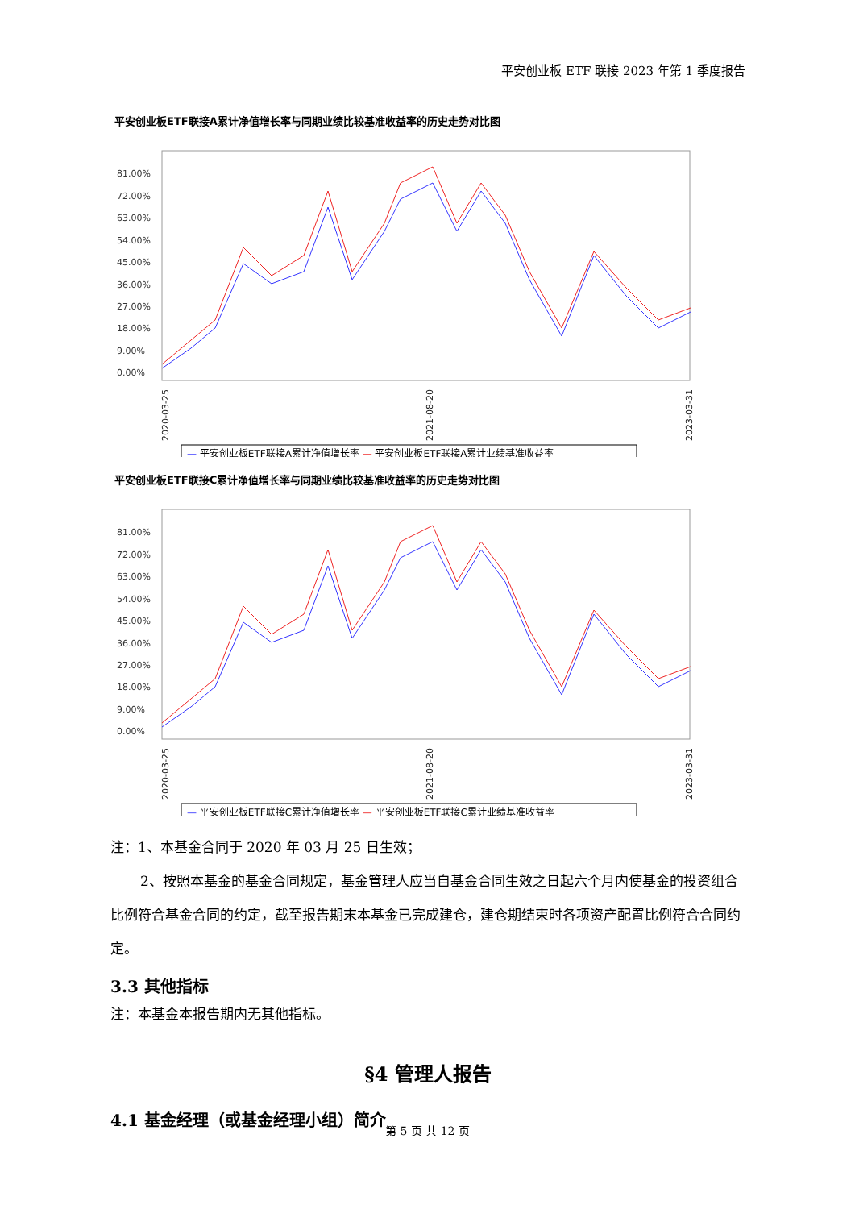平安创业板 ETF 联接 2023 年第 1 季度报告
平安创业板ETF联接A累计净值增长率与同期业绩比较基准收益率的历史走势对比图
81.00%
72.00%
63.00%
54.00%
45.00%
36.00%
27.00%
18.00%
9.00%
0.00%
2020-03-25
2021-08-20
2023-03-31
— 平安创业板ETF联接A累计净值增长率 — 平安创业板ETF联接A累计业绩基准收益率
平安创业板ETF联接C累计净值增长率与同期业绩比较基准收益率的历史走势对比图
81.00%
72.00%
63.00%
54.00%
45.00%
36.00%
27.00%
18.00%
9.00%
0.00%
2020-03-25
2021-08-20
2023-03-31
— 平安创业板ETF联接C累计净值增长率 — 平安创业板ETF联接C累计业绩基准收益率
注：1、本基金合同于 2020 年 03 月 25 日生效；
2、按照本基金的基金合同规定，基金管理人应当自基金合同生效之日起六个月内使基金的投资组合比例符合基金合同的约定，截至报告期末本基金已完成建仓，建仓期结束时各项资产配置比例符合合同约定。
3.3 其他指标
注：本基金本报告期内无其他指标。
§4 管理人报告
4.1 基金经理（或基金经理小组）简介
第 5 页 共 12 页